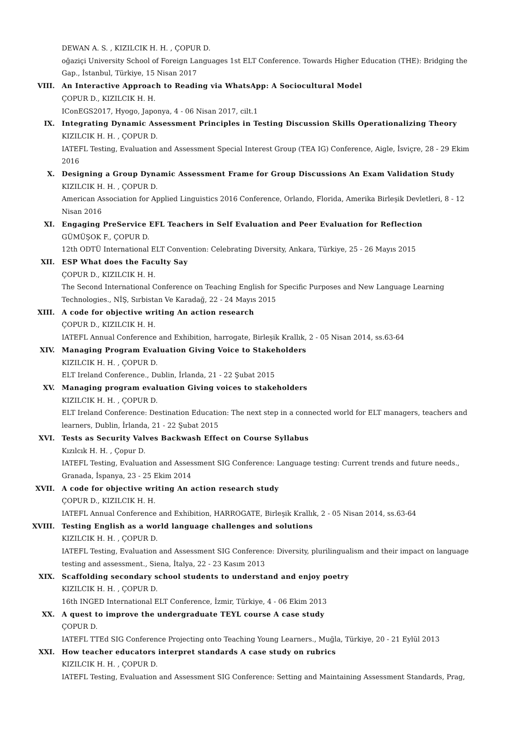DEWAN A. S. , KIZILCIK H. H. , ÇOPUR D.
oğaziçi University School of Foreign Languages 1st ELT Conference. Towards Higher Education (THE): Bridging the Gap., İstanbul, Türkiye, 15 Nisan 2017
VIII. An Interactive Approach to Reading via WhatsApp: A Sociocultural Model
ÇOPUR D., KIZILCIK H. H.
IConEGS2017, Hyogo, Japonya, 4 - 06 Nisan 2017, cilt.1
IX. Integrating Dynamic Assessment Principles in Testing Discussion Skills Operationalizing Theory
KIZILCIK H. H. , ÇOPUR D.
IATEFL Testing, Evaluation and Assessment Special Interest Group (TEA IG) Conference, Aigle, İsviçre, 28 - 29 Ekim 2016
X. Designing a Group Dynamic Assessment Frame for Group Discussions An Exam Validation Study
KIZILCIK H. H. , ÇOPUR D.
American Association for Applied Linguistics 2016 Conference, Orlando, Florida, Amerika Birleşik Devletleri, 8 - 12 Nisan 2016
XI. Engaging PreService EFL Teachers in Self Evaluation and Peer Evaluation for Reflection
GÜMÜŞOK F., ÇOPUR D.
12th ODTÜ International ELT Convention: Celebrating Diversity, Ankara, Türkiye, 25 - 26 Mayıs 2015
XII. ESP What does the Faculty Say
ÇOPUR D., KIZILCIK H. H.
The Second International Conference on Teaching English for Specific Purposes and New Language Learning Technologies., NİŞ, Sırbistan Ve Karadağ, 22 - 24 Mayıs 2015
XIII. A code for objective writing An action research
ÇOPUR D., KIZILCIK H. H.
IATEFL Annual Conference and Exhibition, harrogate, Birleşik Krallık, 2 - 05 Nisan 2014, ss.63-64
XIV. Managing Program Evaluation Giving Voice to Stakeholders
KIZILCIK H. H. , ÇOPUR D.
ELT Ireland Conference., Dublin, İrlanda, 21 - 22 Şubat 2015
XV. Managing program evaluation Giving voices to stakeholders
KIZILCIK H. H. , ÇOPUR D.
ELT Ireland Conference: Destination Education: The next step in a connected world for ELT managers, teachers and learners, Dublin, İrlanda, 21 - 22 Şubat 2015
XVI. Tests as Security Valves Backwash Effect on Course Syllabus
Kızılcık H. H. , Çopur D.
IATEFL Testing, Evaluation and Assessment SIG Conference: Language testing: Current trends and future needs., Granada, İspanya, 23 - 25 Ekim 2014
XVII. A code for objective writing An action research study
ÇOPUR D., KIZILCIK H. H.
IATEFL Annual Conference and Exhibition, HARROGATE, Birleşik Krallık, 2 - 05 Nisan 2014, ss.63-64
XVIII. Testing English as a world language challenges and solutions
KIZILCIK H. H. , ÇOPUR D.
IATEFL Testing, Evaluation and Assessment SIG Conference: Diversity, plurilingualism and their impact on language testing and assessment., Siena, İtalya, 22 - 23 Kasım 2013
XIX. Scaffolding secondary school students to understand and enjoy poetry
KIZILCIK H. H. , ÇOPUR D.
16th INGED International ELT Conference, İzmir, Türkiye, 4 - 06 Ekim 2013
XX. A quest to improve the undergraduate TEYL course A case study
ÇOPUR D.
IATEFL TTEd SIG Conference Projecting onto Teaching Young Learners., Muğla, Türkiye, 20 - 21 Eylül 2013
XXI. How teacher educators interpret standards A case study on rubrics
KIZILCIK H. H. , ÇOPUR D.
IATEFL Testing, Evaluation and Assessment SIG Conference: Setting and Maintaining Assessment Standards, Prag,